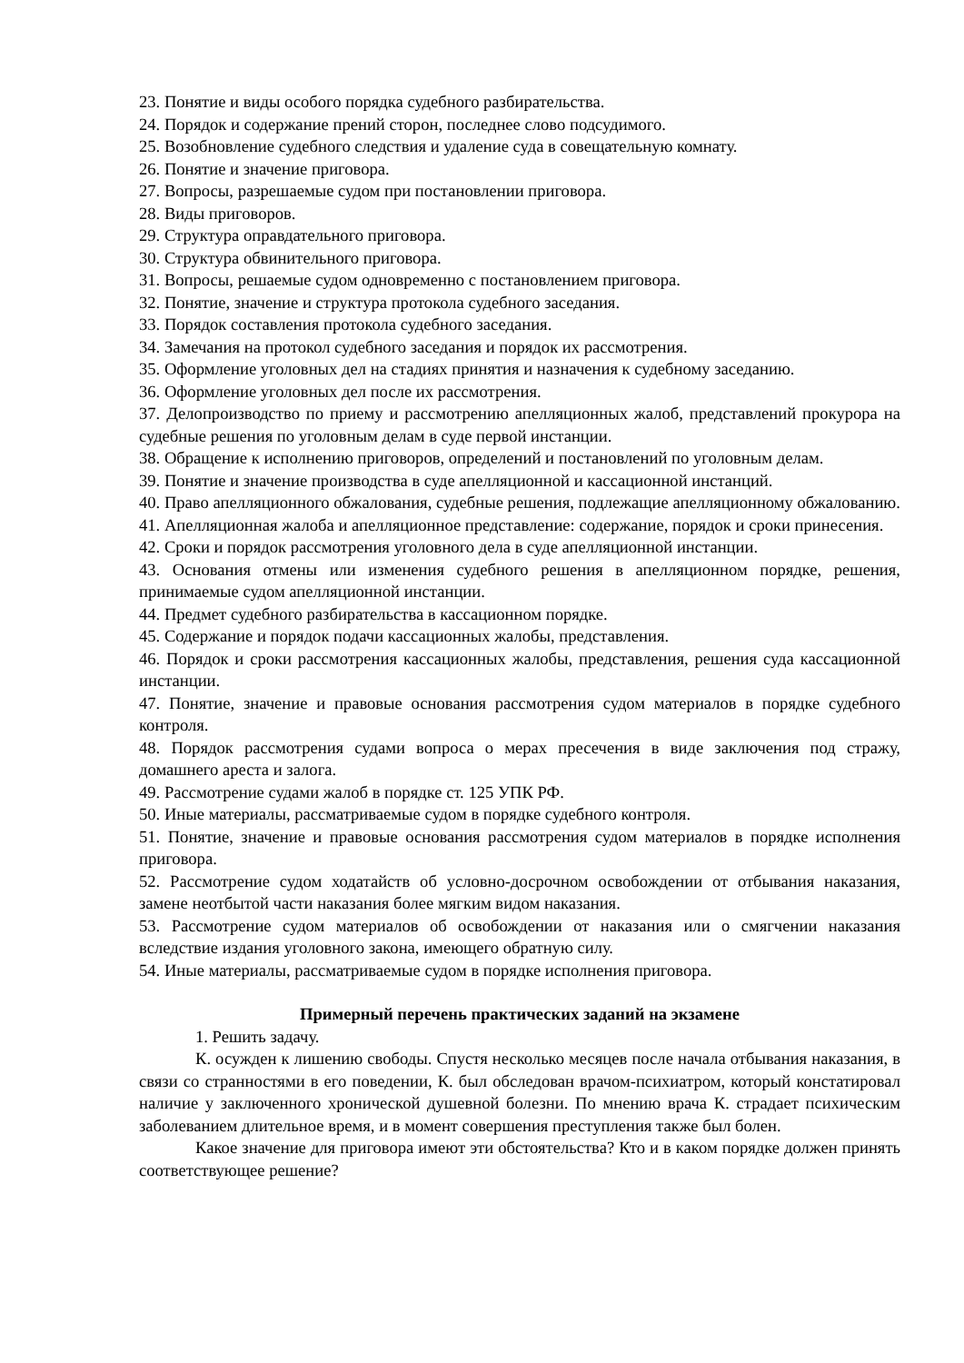23. Понятие и виды особого порядка судебного разбирательства.
24. Порядок и содержание прений сторон, последнее слово подсудимого.
25. Возобновление судебного следствия и удаление суда в совещательную комнату.
26. Понятие и значение приговора.
27. Вопросы, разрешаемые судом при постановлении приговора.
28. Виды приговоров.
29. Структура оправдательного приговора.
30. Структура обвинительного приговора.
31. Вопросы, решаемые судом одновременно с постановлением приговора.
32. Понятие, значение и структура протокола судебного заседания.
33. Порядок составления протокола судебного заседания.
34. Замечания на протокол судебного заседания и порядок их рассмотрения.
35. Оформление уголовных дел на стадиях принятия и назначения к судебному заседанию.
36. Оформление уголовных дел после их рассмотрения.
37. Делопроизводство по приему и рассмотрению апелляционных жалоб, представлений прокурора на судебные решения по уголовным делам в суде первой инстанции.
38. Обращение к исполнению приговоров, определений и постановлений по уголовным делам.
39. Понятие и значение производства в суде апелляционной и кассационной инстанций.
40. Право апелляционного обжалования, судебные решения, подлежащие апелляционному обжалованию.
41. Апелляционная жалоба и апелляционное представление: содержание, порядок и сроки принесения.
42. Сроки и порядок рассмотрения уголовного дела в суде апелляционной инстанции.
43. Основания отмены или изменения судебного решения в апелляционном порядке, решения, принимаемые судом апелляционной инстанции.
44. Предмет судебного разбирательства в кассационном порядке.
45. Содержание и порядок подачи кассационных жалобы, представления.
46. Порядок и сроки рассмотрения кассационных жалобы, представления, решения суда кассационной инстанции.
47. Понятие, значение и правовые основания рассмотрения судом материалов в порядке судебного контроля.
48. Порядок рассмотрения судами вопроса о мерах пресечения в виде заключения под стражу, домашнего ареста и залога.
49. Рассмотрение судами жалоб в порядке ст. 125 УПК РФ.
50. Иные материалы, рассматриваемые судом в порядке судебного контроля.
51. Понятие, значение и правовые основания рассмотрения судом материалов в порядке исполнения приговора.
52. Рассмотрение судом ходатайств об условно-досрочном освобождении от отбывания наказания, замене неотбытой части наказания более мягким видом наказания.
53. Рассмотрение судом материалов об освобождении от наказания или о смягчении наказания вследствие издания уголовного закона, имеющего обратную силу.
54. Иные материалы, рассматриваемые судом в порядке исполнения приговора.
Примерный перечень практических заданий на экзамене
1. Решить задачу.
К. осужден к лишению свободы. Спустя несколько месяцев после начала отбывания наказания, в связи со странностями в его поведении, К. был обследован врачом-психиатром, который констатировал наличие у заключенного хронической душевной болезни. По мнению врача К. страдает психическим заболеванием длительное время, и в момент совершения преступления также был болен.
Какое значение для приговора имеют эти обстоятельства? Кто и в каком порядке должен принять соответствующее решение?